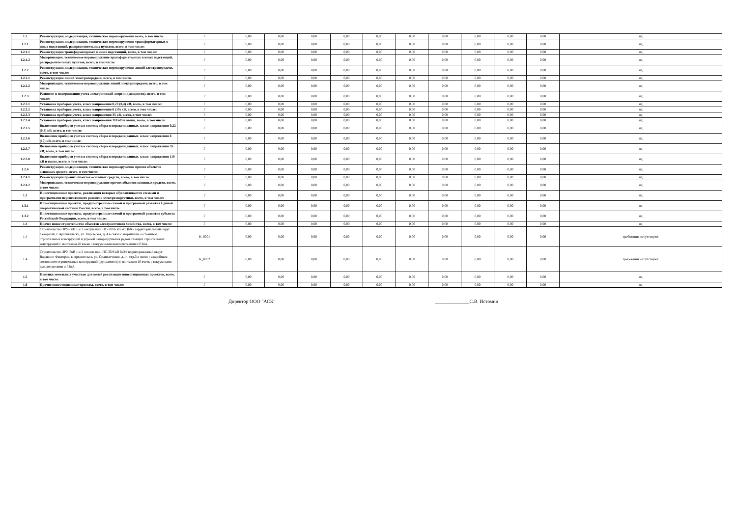| 1.2 | Реконструкция, модернизация, техническое перевооружение всего, в том числе: | Г | 0,00 | 0,00 | 0,00 | 0,00 | 0,00 | 0,00 | 0,00 | 0,00 | 0,00 | 0,00 | нд |
| 1.2.1 | Реконструкция, модернизация, техническое перевооружение трансформаторных и иных подстанций, распределительных пунктов, всего, в том числе: | Г | 0,00 | 0,00 | 0,00 | 0,00 | 0,00 | 0,00 | 0,00 | 0,00 | 0,00 | 0,00 | нд |
| 1.2.1.1 | Реконструкция трансформаторных и иных подстанций, всего, в том числе: | Г | 0,00 | 0,00 | 0,00 | 0,00 | 0,00 | 0,00 | 0,00 | 0,00 | 0,00 | 0,00 | нд |
| 1.2.1.2 | Модернизация, техническое перевооружение трансформаторных и иных подстанций, распределительных пунктов, всего, в том числе: | Г | 0,00 | 0,00 | 0,00 | 0,00 | 0,00 | 0,00 | 0,00 | 0,00 | 0,00 | 0,00 | нд |
| 1.2.2 | Реконструкция, модернизация, техническое перевооружение линий электропередачи, всего, в том числе: | Г | 0,00 | 0,00 | 0,00 | 0,00 | 0,00 | 0,00 | 0,00 | 0,00 | 0,00 | 0,00 | нд |
| 1.2.2.1 | Реконструкция линий электропередачи, всего, в том числе: | Г | 0,00 | 0,00 | 0,00 | 0,00 | 0,00 | 0,00 | 0,00 | 0,00 | 0,00 | 0,00 | нд |
| 1.2.2.2 | Модернизация, техническое перевооружение линий электропередачи, всего, в том числе: | Г | 0,00 | 0,00 | 0,00 | 0,00 | 0,00 | 0,00 | 0,00 | 0,00 | 0,00 | 0,00 | нд |
| 1.2.3 | Развитие и модернизация учета электрической энергии (мощности), всего, в том числе: | Г | 0,00 | 0,00 | 0,00 | 0,00 | 0,00 | 0,00 | 0,00 | 0,00 | 0,00 | 0,00 | нд |
| 1.2.3.1 | Установка приборов учета, класс напряжения 0,22 (0,4) кВ, всего, в том числе: | Г | 0,00 | 0,00 | 0,00 | 0,00 | 0,00 | 0,00 | 0,00 | 0,00 | 0,00 | 0,00 | нд |
| 1.2.3.2 | Установка приборов учета, класс напряжения 6 (10) кВ, всего, в том числе: | Г | 0,00 | 0,00 | 0,00 | 0,00 | 0,00 | 0,00 | 0,00 | 0,00 | 0,00 | 0,00 | нд |
| 1.2.3.3 | Установка приборов учета, класс напряжения 35 кВ, всего, в том числе: | Г | 0,00 | 0,00 | 0,00 | 0,00 | 0,00 | 0,00 | 0,00 | 0,00 | 0,00 | 0,00 | нд |
| 1.2.3.4 | Установка приборов учета, класс напряжения 110 кВ и выше, всего, в том числе: | Г | 0,00 | 0,00 | 0,00 | 0,00 | 0,00 | 0,00 | 0,00 | 0,00 | 0,00 | 0,00 | нд |
| 1.2.3.5 | Включение приборов учета в систему сбора и передачи данных, класс напряжения 0,22 (0,4) кВ, всего, в том числе: | Г | 0,00 | 0,00 | 0,00 | 0,00 | 0,00 | 0,00 | 0,00 | 0,00 | 0,00 | 0,00 | нд |
| 1.2.3.6 | Включение приборов учета в систему сбора и передачи данных, класс напряжения 6 (10) кВ, всего, в том числе: | Г | 0,00 | 0,00 | 0,00 | 0,00 | 0,00 | 0,00 | 0,00 | 0,00 | 0,00 | 0,00 | нд |
| 1.2.3.7 | Включение приборов учета в систему сбора и передачи данных, класс напряжения 35 кВ, всего, в том числе: | Г | 0,00 | 0,00 | 0,00 | 0,00 | 0,00 | 0,00 | 0,00 | 0,00 | 0,00 | 0,00 | нд |
| 1.2.3.8 | Включение приборов учета в систему сбора и передачи данных, класс напряжения 110 кВ и выше, всего, в том числе: | Г | 0,00 | 0,00 | 0,00 | 0,00 | 0,00 | 0,00 | 0,00 | 0,00 | 0,00 | 0,00 | нд |
| 1.2.4 | Реконструкция, модернизация, техническое перевооружение прочих объектов основных средств, всего, в том числе: | Г | 0,00 | 0,00 | 0,00 | 0,00 | 0,00 | 0,00 | 0,00 | 0,00 | 0,00 | 0,00 | нд |
| 1.2.4.1 | Реконструкция прочих объектов основных средств, всего, в том числе: | Г | 0,00 | 0,00 | 0,00 | 0,00 | 0,00 | 0,00 | 0,00 | 0,00 | 0,00 | 0,00 | нд |
| 1.2.4.2 | Модернизация, техническое перевооружение прочих объектов основных средств, всего, в том числе: | Г | 0,00 | 0,00 | 0,00 | 0,00 | 0,00 | 0,00 | 0,00 | 0,00 | 0,00 | 0,00 | нд |
| 1.3 | Инвестиционные проекты, реализация которых обуславливается схемами и программами перспективного развития электроэнергетики, всего, в том числе: | Г | 0,00 | 0,00 | 0,00 | 0,00 | 0,00 | 0,00 | 0,00 | 0,00 | 0,00 | 0,00 | нд |
| 1.3.1 | Инвестиционные проекты, предусмотренные схемой и программой развития Единой энергетической системы России, всего, в том числе: | Г | 0,00 | 0,00 | 0,00 | 0,00 | 0,00 | 0,00 | 0,00 | 0,00 | 0,00 | 0,00 | нд |
| 1.3.2 | Инвестиционные проекты, предусмотренные схемой и программой развития субъекта Российской Федерации, всего, в том числе: | Г | 0,00 | 0,00 | 0,00 | 0,00 | 0,00 | 0,00 | 0,00 | 0,00 | 0,00 | 0,00 | нд |
| 1.4 | Прочее новое строительство объектов электросетевого хозяйства, всего, в том числе: | Г | 0,00 | 0,00 | 0,00 | 0,00 | 0,00 | 0,00 | 0,00 | 0,00 | 0,00 | 0,00 | нд |
| 1.4 | Строительство ЗРУ-6кВ 1 и 2 секции шин ПС-110/6 кВ «СЦБК» территориальный округ Северный, г. Архангельска, ул. Кировская, д. 4 в связи с аварийным состоянием строительных конструкций и угрозой саморазрушения рядом стоящих строительных конструкций с монтажом 20 ячеек с вакуумными выключателями и РЗиА | K_0001 | 0,00 | 0,00 | 0,00 | 0,00 | 0,00 | 0,00 | 0,00 | 0,00 | 0,00 | 0,00 | требования отсутствуют |
| 1.4 | Строительство ЗРУ-6кВ 1 и 2 секции шин ПС-35/6 кВ №24 территориальный округ Варавино-Фактория, г. Архангельск, ул. Силикатчиков, д.14, стр.3 в связи с аварийным состоянием строительных конструкций (фундамента) с монтажом 10 ячеек с вакуумными выключателями и РЗиА | K_0002 | 0,00 | 0,00 | 0,00 | 0,00 | 0,00 | 0,00 | 0,00 | 0,00 | 0,00 | 0,00 | требования отсутствуют |
| 1.5 | Покупка земельных участков для целей реализации инвестиционных проектов, всего, в том числе: | Г | 0,00 | 0,00 | 0,00 | 0,00 | 0,00 | 0,00 | 0,00 | 0,00 | 0,00 | 0,00 | нд |
| 1.6 | Прочие инвестиционные проекты, всего, в том числе: | Г | 0,00 | 0,00 | 0,00 | 0,00 | 0,00 | 0,00 | 0,00 | 0,00 | 0,00 | 0,00 | нд |
Директор ООО "АСК" ______________С.В. Истомин